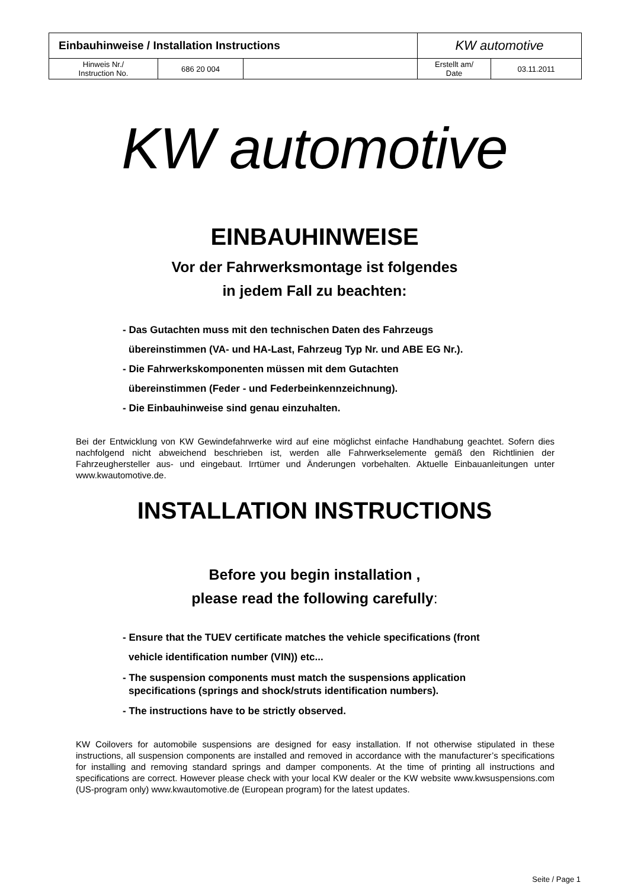| Einbauhinweise / Installation Instructions | | | KW automotive | |
| Hinweis Nr./ Instruction No. | 686 20 004 | | Erstellt am/ Date | 03.11.2011 |
KW automotive
EINBAUHINWEISE
Vor der Fahrwerksmontage ist folgendes
in jedem Fall zu beachten:
- Das Gutachten muss mit den technischen Daten des Fahrzeugs
übereinstimmen (VA- und HA-Last, Fahrzeug Typ Nr. und ABE EG Nr.).
- Die Fahrwerkskomponenten müssen mit dem Gutachten
übereinstimmen (Feder - und Federbeinkennzeichnung).
- Die Einbauhinweise sind genau einzuhalten.
Bei der Entwicklung von KW Gewindefahrwerke wird auf eine möglichst einfache Handhabung geachtet. Sofern dies nachfolgend nicht abweichend beschrieben ist, werden alle Fahrwerkselemente gemäß den Richtlinien der Fahrzeughersteller aus- und eingebaut. Irrtümer und Änderungen vorbehalten. Aktuelle Einbauanleitungen unter www.kwautomotive.de.
INSTALLATION INSTRUCTIONS
Before you begin installation ,
please read the following carefully:
- Ensure that the TUEV certificate matches the vehicle specifications (front
vehicle identification number (VIN)) etc...
- The suspension components must match the suspensions application
specifications (springs and shock/struts identification numbers).
- The instructions have to be strictly observed.
KW Coilovers for automobile suspensions are designed for easy installation. If not otherwise stipulated in these instructions, all suspension components are installed and removed in accordance with the manufacturer’s specifications for installing and removing standard springs and damper components. At the time of printing all instructions and specifications are correct. However please check with your local KW dealer or the KW website www.kwsuspensions.com (US-program only) www.kwautomotive.de (European program) for the latest updates.
Seite / Page 1